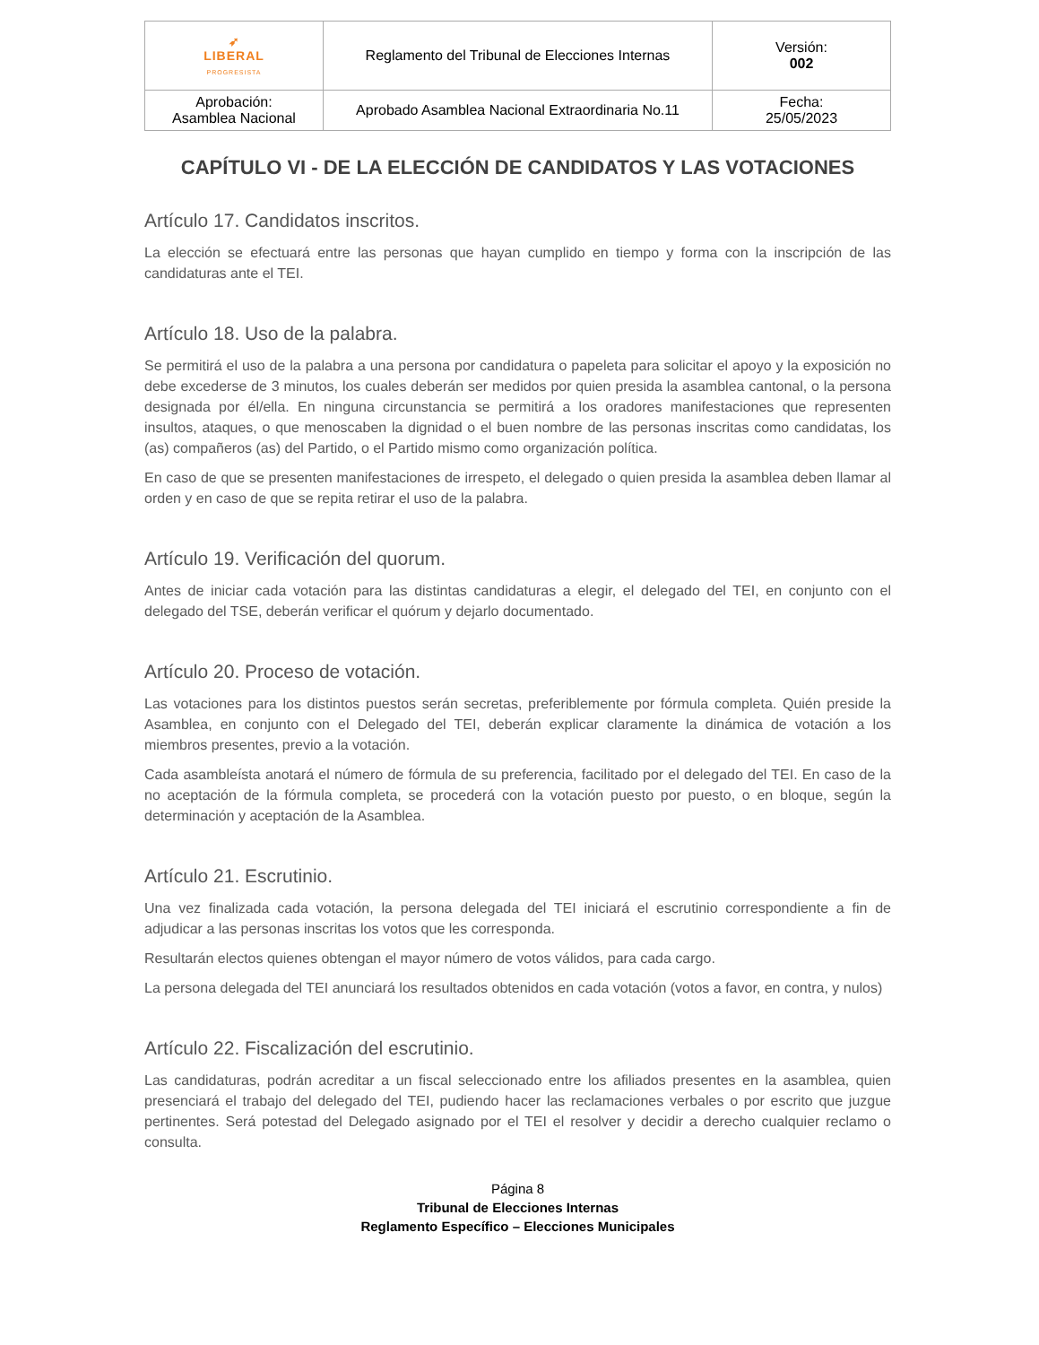| ➶ LIBERAL PROGRESISTA | Reglamento del Tribunal de Elecciones Internas | Versión: 002 |
| Aprobación: Asamblea Nacional | Aprobado Asamblea Nacional Extraordinaria No.11 | Fecha: 25/05/2023 |
CAPÍTULO VI - DE LA ELECCIÓN DE CANDIDATOS Y LAS VOTACIONES
Artículo 17. Candidatos inscritos.
La elección se efectuará entre las personas que hayan cumplido en tiempo y forma con la inscripción de las candidaturas ante el TEI.
Artículo 18. Uso de la palabra.
Se permitirá el uso de la palabra a una persona por candidatura o papeleta para solicitar el apoyo y la exposición no debe excederse de 3 minutos, los cuales deberán ser medidos por quien presida la asamblea cantonal, o la persona designada por él/ella. En ninguna circunstancia se permitirá a los oradores manifestaciones que representen insultos, ataques, o que menoscaben la dignidad o el buen nombre de las personas inscritas como candidatas, los (as) compañeros (as) del Partido, o el Partido mismo como organización política.
En caso de que se presenten manifestaciones de irrespeto, el delegado o quien presida la asamblea deben llamar al orden y en caso de que se repita retirar el uso de la palabra.
Artículo 19. Verificación del quorum.
Antes de iniciar cada votación para las distintas candidaturas a elegir, el delegado del TEI, en conjunto con el delegado del TSE, deberán verificar el quórum y dejarlo documentado.
Artículo 20. Proceso de votación.
Las votaciones para los distintos puestos serán secretas, preferiblemente por fórmula completa. Quién preside la Asamblea, en conjunto con el Delegado del TEI, deberán explicar claramente la dinámica de votación a los miembros presentes, previo a la votación.
Cada asambleísta anotará el número de fórmula de su preferencia, facilitado por el delegado del TEI. En caso de la no aceptación de la fórmula completa, se procederá con la votación puesto por puesto, o en bloque, según la determinación y aceptación de la Asamblea.
Artículo 21. Escrutinio.
Una vez finalizada cada votación, la persona delegada del TEI iniciará el escrutinio correspondiente a fin de adjudicar a las personas inscritas los votos que les corresponda.
Resultarán electos quienes obtengan el mayor número de votos válidos, para cada cargo.
La persona delegada del TEI anunciará los resultados obtenidos en cada votación (votos a favor, en contra, y nulos)
Artículo 22. Fiscalización del escrutinio.
Las candidaturas, podrán acreditar a un fiscal seleccionado entre los afiliados presentes en la asamblea, quien presenciará el trabajo del delegado del TEI, pudiendo hacer las reclamaciones verbales o por escrito que juzgue pertinentes. Será potestad del Delegado asignado por el TEI el resolver y decidir a derecho cualquier reclamo o consulta.
Página 8
Tribunal de Elecciones Internas
Reglamento Específico – Elecciones Municipales